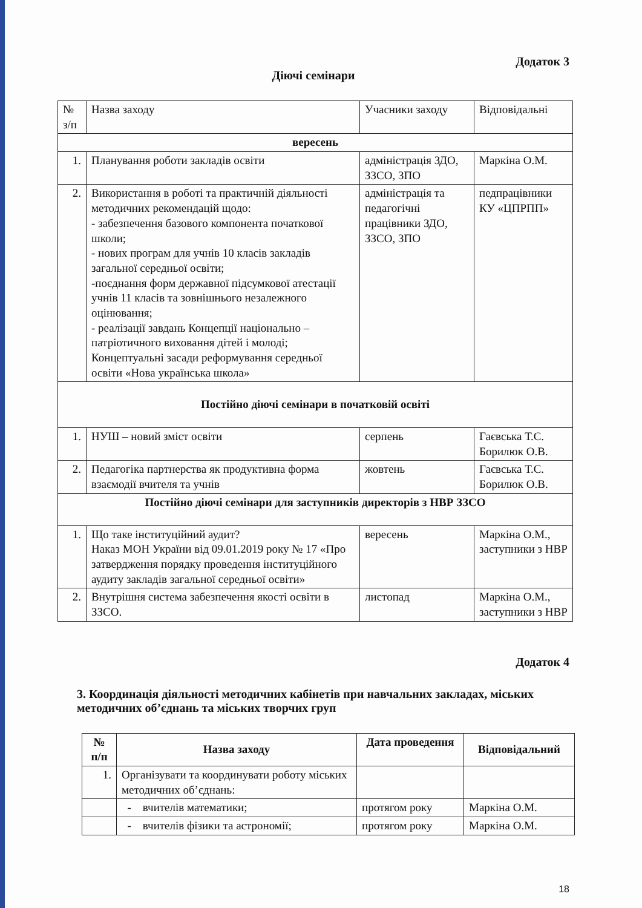Додаток 3
Діючі семінари
| № з/п | Назва заходу | Учасники заходу | Відповідальні |
| вересень | | | |
| 1. | Планування роботи закладів освіти | адміністрація ЗДО, ЗЗСО, ЗПО | Маркіна О.М. |
| 2. | Використання в роботі та практичній діяльності методичних рекомендацій щодо: - забезпечення базового компонента початкової школи; - нових програм для учнів 10 класів закладів загальної середньої освіти; -поєднання форм державної підсумкової атестації учнів 11 класів та зовнішнього незалежного оцінювання; - реалізації завдань Концепції національно – патріотичного виховання дітей і молоді; Концептуальні засади реформування середньої освіти «Нова українська школа» | адміністрація та педагогічні працівники ЗДО, ЗЗСО, ЗПО | педпрацівники КУ «ЦПРПП» |
| Постійно діючі семінари в початковій освіті | | | |
| 1. | НУШ – новий зміст освіти | серпень | Гаєвська Т.С. Борилюк О.В. |
| 2. | Педагогіка партнерства як продуктивна форма взаємодії вчителя та учнів | жовтень | Гаєвська Т.С. Борилюк О.В. |
| Постійно діючі семінари для заступників директорів з НВР ЗЗСО | | | |
| 1. | Що таке інституційний аудит? Наказ МОН України від 09.01.2019 року № 17 «Про затвердження порядку проведення інституційного аудиту закладів загальної середньої освіти» | вересень | Маркіна О.М., заступники з НВР |
| 2. | Внутрішня система забезпечення якості освіти в ЗЗСО. | листопад | Маркіна О.М., заступники з НВР |
Додаток 4
3. Координація діяльності методичних кабінетів при навчальних закладах, міських методичних об’єднань та міських творчих груп
| № п/п | Назва заходу | Дата проведення | Відповідальний |
| --- | --- | --- | --- |
| 1. | Організувати та координувати роботу міських методичних об’єднань: | | |
| | - вчителів математики; | протягом року | Маркіна О.М. |
| | - вчителів фізики та астрономії; | протягом року | Маркіна О.М. |
18